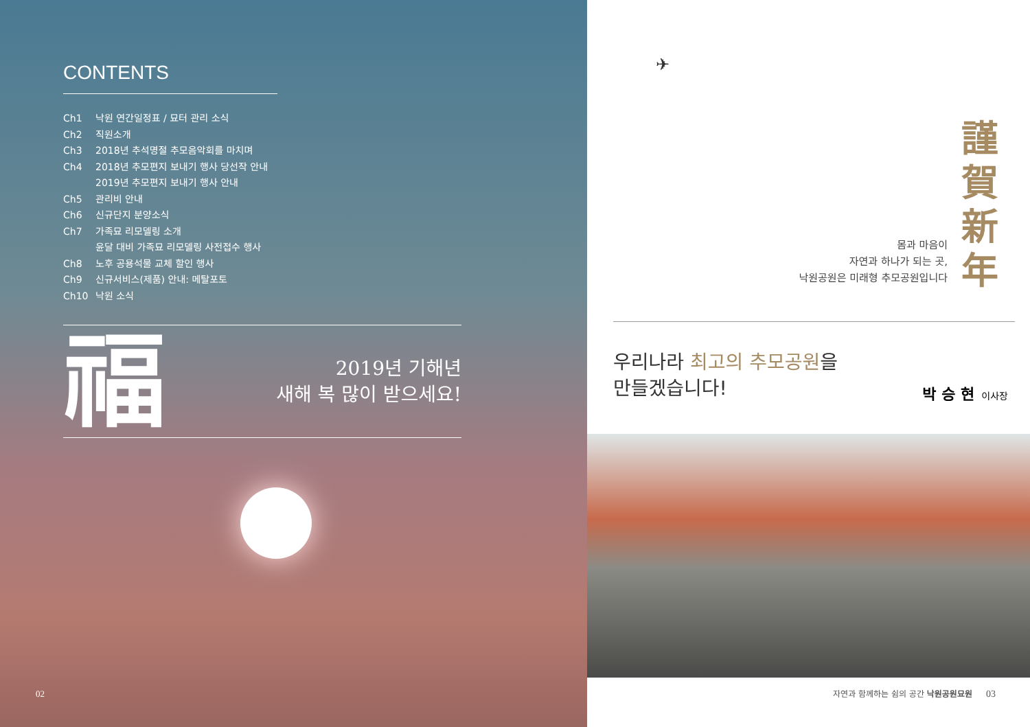CONTENTS
Ch1 낙원 연간일정표 / 묘터 관리 소식
Ch2 직원소개
Ch3 2018년 추석명절 추모음악회를 마치며
Ch4 2018년 추모편지 보내기 행사 당선작 안내
2019년 추모편지 보내기 행사 안내
Ch5 관리비 안내
Ch6 신규단지 분양소식
Ch7 가족묘 리모델링 소개
윤달 대비 가족묘 리모델링 사전접수 행사
Ch8 노후 공용석물 교체 할인 행사
Ch9 신규서비스(제품) 안내: 메탈포토
Ch10 낙원 소식
福
2019년 기해년
새해 복 많이 받으세요!
02
✈
謹賀新年
몸과 마음이
자연과 하나가 되는 곳,
낙원공원은 미래형 추모공원입니다
우리나라 최고의 추모공원을
만들겠습니다!
박 승 현 이사장
자연과 함께하는 쉼의 공간 낙원공원묘원 03